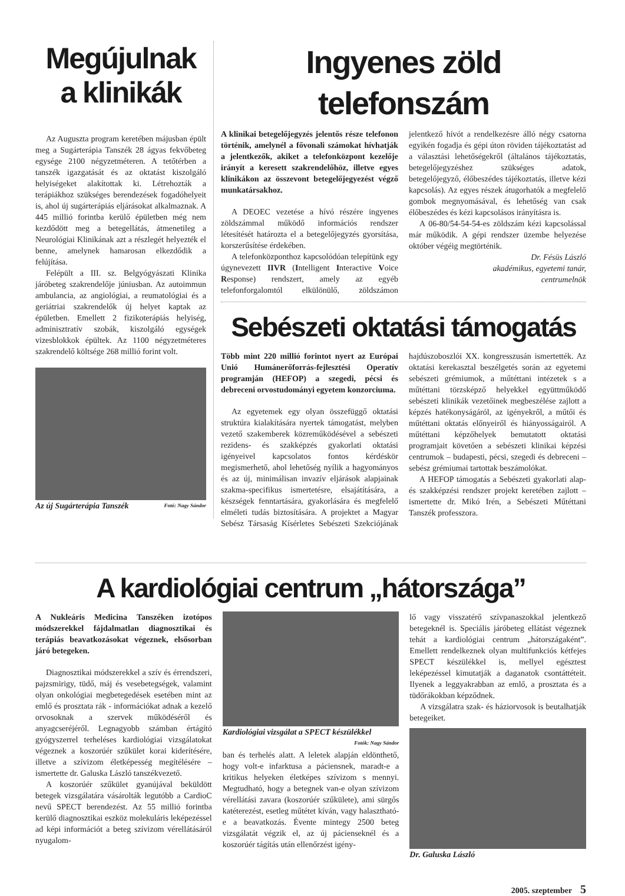Megújulnak a klinikák
Az Auguszta program keretében májusban épült meg a Sugárterápia Tanszék 28 ágyas fekvőbeteg egysége 2100 négyzetméteren. A tetőtérben a tanszék igazgatását és az oktatást kiszolgáló helyiségeket alakítottak ki. Létrehozták a terápiákhoz szükséges berendezések fogadóhelyeit is, ahol új sugárterápiás eljárásokat alkalmaznak. A 445 millió forintba kerülő épületben még nem kezdődött meg a betegellátás, átmenetileg a Neurológiai Klinikának azt a részlegét helyezték el benne, amelynek hamarosan elkezdődik a felújítása.
Felépült a III. sz. Belgyógyászati Klinika járóbeteg szakrendelője júniusban. Az autoimmun ambulancia, az angiológiai, a reumatológiai és a geriátriai szakrendelők új helyet kaptak az épületben. Emellett 2 fizikoterápiás helyiség, adminisztratív szobák, kiszolgáló egységek vizesblokkok épültek. Az 1100 négyzetméteres szakrendelő költsége 268 millió forint volt.
Az új Sugárterápia Tanszék Fotó: Nagy Sándor
Ingyenes zöld telefonszám
A klinikai betegelőjegyzés jelentős része telefonon történik, amelynél a fővonali számokat hívhatják a jelentkezők, akiket a telefonközpont kezelője irányít a keresett szakrendelőhöz, illetve egyes klinikákon az összevont betegelőjegyezést végző munkatársakhoz.
A DEOEC vezetése a hívó részére ingyenes zöldszámmal működő információs rendszer létesítését határozta el a betegelőjegyzés gyorsítása, korszerűsítése érdekében.
A telefonközponthoz kapcsolódóan telepítünk egy úgynevezett IIVR (Intelligent Interactive Voice Response) rendszert, amely az egyéb telefonforgalomtól elkülönülő, zöldszámon jelentkező hívót a rendelkezésre álló négy csatorna egyikén fogadja és gépi úton röviden tájékoztatást ad a választási lehetőségekről (általános tájékoztatás, betegelőjegyzéshez szükséges adatok, betegelőjegyző, élőbeszédes tájékoztatás, illetve kézi kapcsolás). Az egyes részek átugorhatók a megfelelő gombok megnyomásával, és lehetőség van csak élőbeszédes és kézi kapcsolásos irányításra is.
A 06-80/54-54-54-es zöldszám kézi kapcsolással már működik. A gépi rendszer üzembe helyezése október végéig megtörténik.
Dr. Fésüs László
akadémikus, egyetemi tanár,
centrumelnök
Sebészeti oktatási támogatás
Több mint 220 millió forintot nyert az Európai Unió Humánerőforrás-fejlesztési Operatív programján (HEFOP) a szegedi, pécsi és debreceni orvostudományi egyetem konzorciuma.
Az egyetemek egy olyan összefüggő oktatási struktúra kialakítására nyertek támogatást, melyben vezető szakemberek közreműködésével a sebészeti rezidens- és szakképzés gyakorlati oktatási igényeivel kapcsolatos fontos kérdéskör megismerhető, ahol lehetőség nyílik a hagyományos és az új, minimálisan invazív eljárások alapjainak szakma-specifikus ismertetésre, elsajátítására, a készségek fenntartására, gyakorlására és megfelelő elméleti tudás biztosítására. A projektet a Magyar Sebész Társaság Kísérletes Sebészeti Szekciójának hajdúszoboszlói XX. kongresszusán ismertették. Az oktatási kerekasztal beszélgetés során az egyetemi sebészeti grémiumok, a műtéttani intézetek s a műtéttani törzsképző helyekkel együttműködő sebészeti klinikák vezetőinek megbeszélése zajlott a képzés hatékonyságáról, az igényekről, a műtői és műtéttani oktatás előnyeiről és hiányosságairól. A műtéttani képzőhelyek bemutatott oktatási programjait követően a sebészeti klinikai képzési centrumok – budapesti, pécsi, szegedi és debreceni – sebész grémiumai tartottak beszámolókat.
A HEFOP támogatás a Sebészeti gyakorlati alap-és szakképzési rendszer projekt keretében zajlott – ismertette dr. Mikó Irén, a Sebészeti Műtéttani Tanszék professzora.
A kardiológiai centrum „hátországa”
A Nukleáris Medicina Tanszéken izotópos módszerekkel fájdalmatlan diagnosztikai és terápiás beavatkozásokat végeznek, elsősorban járó betegeken.
Diagnosztikai módszerekkel a szív és érrendszeri, pajzsmirigy, tüdő, máj és vesebetegségek, valamint olyan onkológiai megbetegedések esetében mint az emlő és prosztata rák - információkat adnak a kezelő orvosoknak a szervek működéséről és anyagcseréjéről. Legnagyobb számban értágító gyógyszerrel terheléses kardiológiai vizsgálatokat végeznek a koszorúér szűkület korai kiderítésére, illetve a szívizom életképesség megítélésére – ismertette dr. Galuska László tanszékvezető.
A koszorúér szűkület gyanújával beküldött betegek vizsgálatára vásárolták legutóbb a CardioC nevű SPECT berendezést. Az 55 millió forintba kerülő diagnosztikai eszköz molekuláris leképezéssel ad képi információt a beteg szívizom vérellátásáról nyugalom-
Kardiológiai vizsgálat a SPECT készülékkel Fotók: Nagy Sándor
ban és terhelés alatt. A leletek alapján eldönthető, hogy volt-e infarktusa a páciensnek, maradt-e a kritikus helyeken életképes szívizom s mennyi. Megtudható, hogy a betegnek van-e olyan szívizom vérellátási zavara (koszorúér szűkülete), ami sürgős katéterezést, esetleg műtétet kíván, vagy halasztható-e a beavatkozás. Évente mintegy 2500 beteg vizsgálatát végzik el, az új pácienseknél és a koszorúér tágítás után ellenőrzést igény-
lő vagy visszatérő szívpanaszokkal jelentkező betegeknél is. Speciális járóbeteg ellátást végeznek tehát a kardiológiai centrum „hátországaként”. Emellett rendelkeznek olyan multifunkciós kétfejes SPECT készülékkel is, mellyel egésztest leképezéssel kimutatják a daganatok csontáttéteit. Ilyenek a leggyakrabban az emlő, a prosztata és a tüdőrákokban képződnek.
A vizsgálatra szak- és háziorvosok is beutalhatják betegeiket.
Dr. Galuska László
2005. szeptember 5